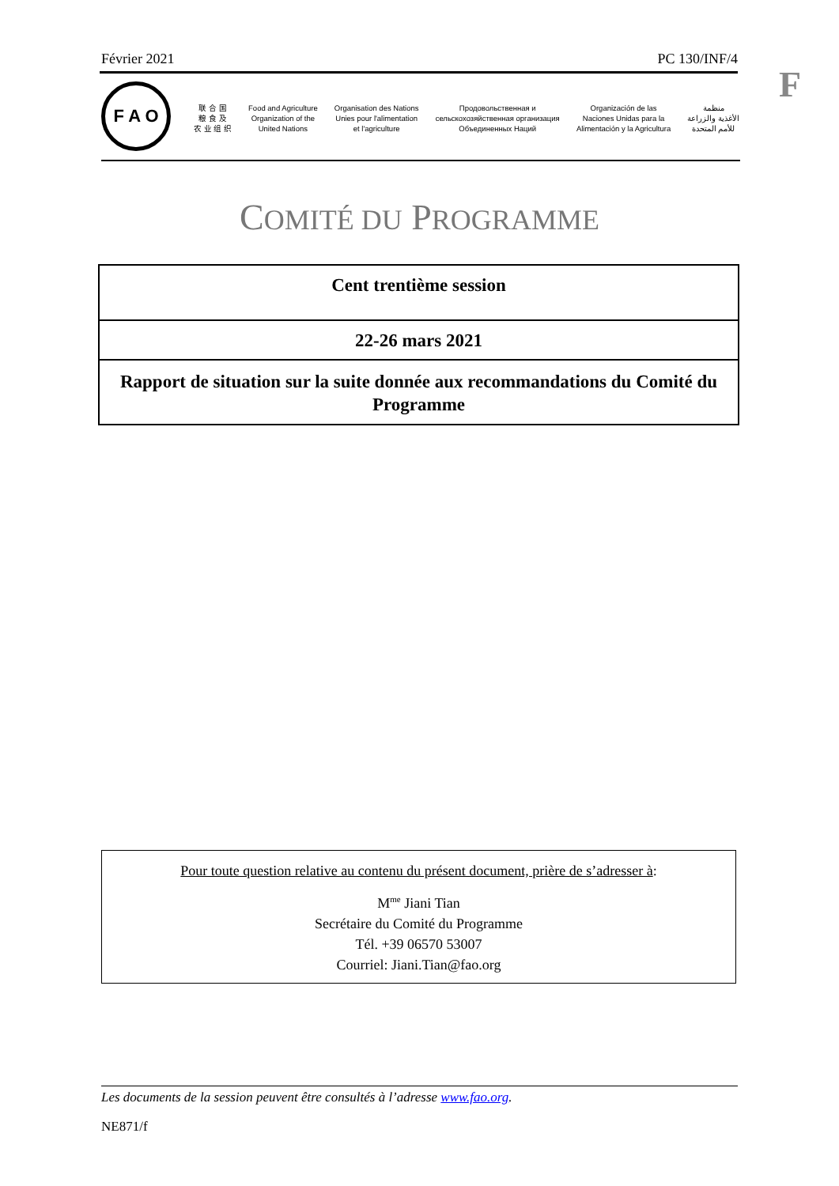Février 2021 PC 130/INF/4
F
F A O
联 合 国
粮 食 及
农 业 组 织
Food and Agriculture
Organization of the
United Nations
Organisation des Nations
Unies pour l'alimentation
et l'agriculture
Продовольственная и
сельскохозяйственная организация
Объединенных Наций
Organización de las
Naciones Unidas para la
Alimentación y la Agricultura
منظمة
الأغذية والزراعة
للأمم المتحدة
COMITÉ DU PROGRAMME
Cent trentième session
22-26 mars 2021
Rapport de situation sur la suite donnée aux recommandations du Comité du Programme
Pour toute question relative au contenu du présent document, prière de s’adresser à:
M<sup>me</sup> Jiani Tian
Secrétaire du Comité du Programme
Tél. +39 06570 53007
Courriel: Jiani.Tian@fao.org
Les documents de la session peuvent être consultés à l’adresse www.fao.org.
NE871/f